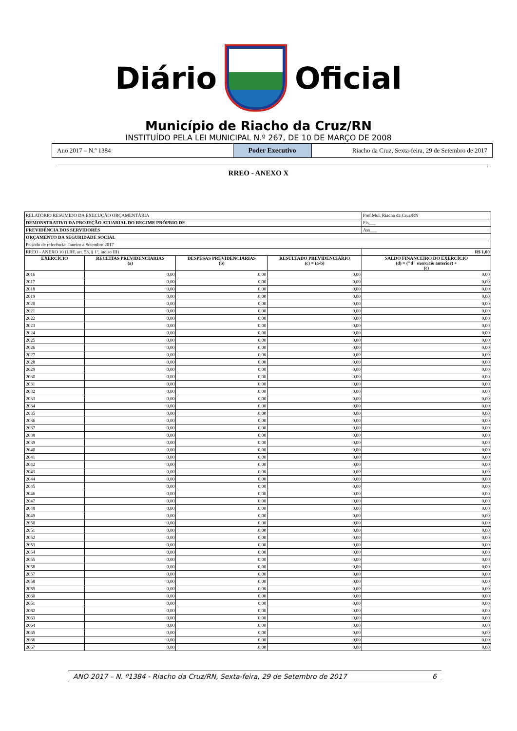Diário Oficial
Município de Riacho da Cruz/RN
INSTITUÍDO PELA LEI MUNICIPAL N.º 267, DE 10 DE MARÇO DE 2008
Ano 2017 – N.º 1384 Poder Executivo Riacho da Cruz, Sexta-feira, 29 de Setembro de 2017
RREO - ANEXO X
| RELATÓRIO RESUMIDO DA EXECUÇÃO ORÇAMENTÁRIA | | | | Pref.Mul. Riacho da Cruz/RN |
| DEMONSTRATIVO DA PROJEÇÃO ATUARIAL DO REGIME PRÓPRIO DE | | | | Fls___ |
| PREVIDÊNCIA DOS SERVIDORES | | | | Ass___ |
| ORÇAMENTO DA SEGURIDADE SOCIAL | | | | |
| Período de referência: Janeiro a Setembro 2017 | | | | |
| RREO - ANEXO 10 (LRF, art. 53, § 1º, inciso III) | | | | R$ 1,00 |
| EXERCÍCIO | RECEITAS PREVIDENCIÁRIAS (a) | DESPESAS PREVIDENCIÁRIAS (b) | RESULTADO PREVIDENCIÁRIO (c) = (a-b) | SALDO FINANCEIRO DO EXERCÍCIO (d) = ("d" exercício anterior) + (c) |
| 2016 | 0,00 | 0,00 | 0,00 | 0,00 |
| 2017 | 0,00 | 0,00 | 0,00 | 0,00 |
| 2018 | 0,00 | 0,00 | 0,00 | 0,00 |
| 2019 | 0,00 | 0,00 | 0,00 | 0,00 |
| 2020 | 0,00 | 0,00 | 0,00 | 0,00 |
| 2021 | 0,00 | 0,00 | 0,00 | 0,00 |
| 2022 | 0,00 | 0,00 | 0,00 | 0,00 |
| 2023 | 0,00 | 0,00 | 0,00 | 0,00 |
| 2024 | 0,00 | 0,00 | 0,00 | 0,00 |
| 2025 | 0,00 | 0,00 | 0,00 | 0,00 |
| 2026 | 0,00 | 0,00 | 0,00 | 0,00 |
| 2027 | 0,00 | 0,00 | 0,00 | 0,00 |
| 2028 | 0,00 | 0,00 | 0,00 | 0,00 |
| 2029 | 0,00 | 0,00 | 0,00 | 0,00 |
| 2030 | 0,00 | 0,00 | 0,00 | 0,00 |
| 2031 | 0,00 | 0,00 | 0,00 | 0,00 |
| 2032 | 0,00 | 0,00 | 0,00 | 0,00 |
| 2033 | 0,00 | 0,00 | 0,00 | 0,00 |
| 2034 | 0,00 | 0,00 | 0,00 | 0,00 |
| 2035 | 0,00 | 0,00 | 0,00 | 0,00 |
| 2036 | 0,00 | 0,00 | 0,00 | 0,00 |
| 2037 | 0,00 | 0,00 | 0,00 | 0,00 |
| 2038 | 0,00 | 0,00 | 0,00 | 0,00 |
| 2039 | 0,00 | 0,00 | 0,00 | 0,00 |
| 2040 | 0,00 | 0,00 | 0,00 | 0,00 |
| 2041 | 0,00 | 0,00 | 0,00 | 0,00 |
| 2042 | 0,00 | 0,00 | 0,00 | 0,00 |
| 2043 | 0,00 | 0,00 | 0,00 | 0,00 |
| 2044 | 0,00 | 0,00 | 0,00 | 0,00 |
| 2045 | 0,00 | 0,00 | 0,00 | 0,00 |
| 2046 | 0,00 | 0,00 | 0,00 | 0,00 |
| 2047 | 0,00 | 0,00 | 0,00 | 0,00 |
| 2048 | 0,00 | 0,00 | 0,00 | 0,00 |
| 2049 | 0,00 | 0,00 | 0,00 | 0,00 |
| 2050 | 0,00 | 0,00 | 0,00 | 0,00 |
| 2051 | 0,00 | 0,00 | 0,00 | 0,00 |
| 2052 | 0,00 | 0,00 | 0,00 | 0,00 |
| 2053 | 0,00 | 0,00 | 0,00 | 0,00 |
| 2054 | 0,00 | 0,00 | 0,00 | 0,00 |
| 2055 | 0,00 | 0,00 | 0,00 | 0,00 |
| 2056 | 0,00 | 0,00 | 0,00 | 0,00 |
| 2057 | 0,00 | 0,00 | 0,00 | 0,00 |
| 2058 | 0,00 | 0,00 | 0,00 | 0,00 |
| 2059 | 0,00 | 0,00 | 0,00 | 0,00 |
| 2060 | 0,00 | 0,00 | 0,00 | 0,00 |
| 2061 | 0,00 | 0,00 | 0,00 | 0,00 |
| 2062 | 0,00 | 0,00 | 0,00 | 0,00 |
| 2063 | 0,00 | 0,00 | 0,00 | 0,00 |
| 2064 | 0,00 | 0,00 | 0,00 | 0,00 |
| 2065 | 0,00 | 0,00 | 0,00 | 0,00 |
| 2066 | 0,00 | 0,00 | 0,00 | 0,00 |
| 2067 | 0,00 | 0,00 | 0,00 | 0,00 |
ANO 2017 – N. º1384 - Riacho da Cruz/RN, Sexta-feira, 29 de Setembro de 2017 6